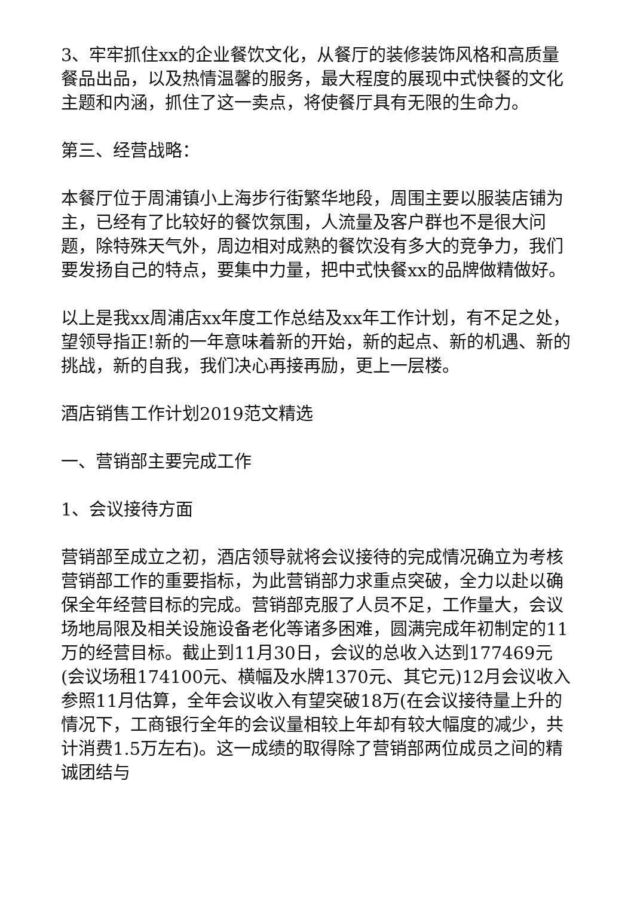3、牢牢抓住xx的企业餐饮文化，从餐厅的装修装饰风格和高质量餐品出品，以及热情温馨的服务，最大程度的展现中式快餐的文化主题和内涵，抓住了这一卖点，将使餐厅具有无限的生命力。
第三、经营战略：
本餐厅位于周浦镇小上海步行街繁华地段，周围主要以服装店铺为主，已经有了比较好的餐饮氛围，人流量及客户群也不是很大问题，除特殊天气外，周边相对成熟的餐饮没有多大的竞争力，我们要发扬自己的特点，要集中力量，把中式快餐xx的品牌做精做好。
以上是我xx周浦店xx年度工作总结及xx年工作计划，有不足之处，望领导指正!新的一年意味着新的开始，新的起点、新的机遇、新的挑战，新的自我，我们决心再接再励，更上一层楼。
酒店销售工作计划2019范文精选
一、营销部主要完成工作
1、会议接待方面
营销部至成立之初，酒店领导就将会议接待的完成情况确立为考核营销部工作的重要指标，为此营销部力求重点突破，全力以赴以确保全年经营目标的完成。营销部克服了人员不足，工作量大，会议场地局限及相关设施设备老化等诸多困难，圆满完成年初制定的11万的经营目标。截止到11月30日，会议的总收入达到177469元(会议场租174100元、横幅及水牌1370元、其它元)12月会议收入参照11月估算，全年会议收入有望突破18万(在会议接待量上升的情况下，工商银行全年的会议量相较上年却有较大幅度的减少，共计消费1.5万左右)。这一成绩的取得除了营销部两位成员之间的精诚团结与